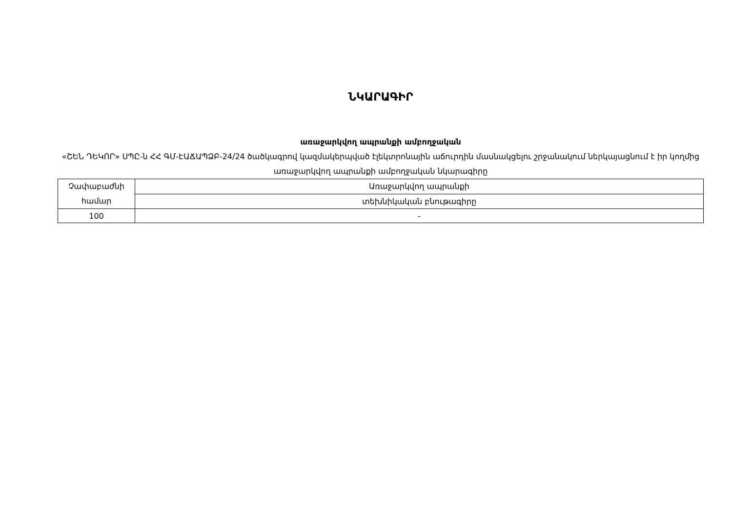ՆԿԱՐԱԳԻՐ
առաջարկվող ապրանքի ամբողջական
«ՇԵՆ ԴԵԿՈՐ» ՍՊԸ-ն ՀՀ ԳՄ-ԷԱՃԱՊՁԲ-24/24 ծածկագրով կազմակերպված էլեկտրոնային աճուրդին մասնակցելու շրջանակում ներկայացնում է իր կողմից առաջարկվող ապրանքի ամբողջական նկարագիրը
| Չափաբաժնի համար | Առաջարկվող ապրանքի |
| | տեխնիկական բնութագիրը |
| 100 | - |